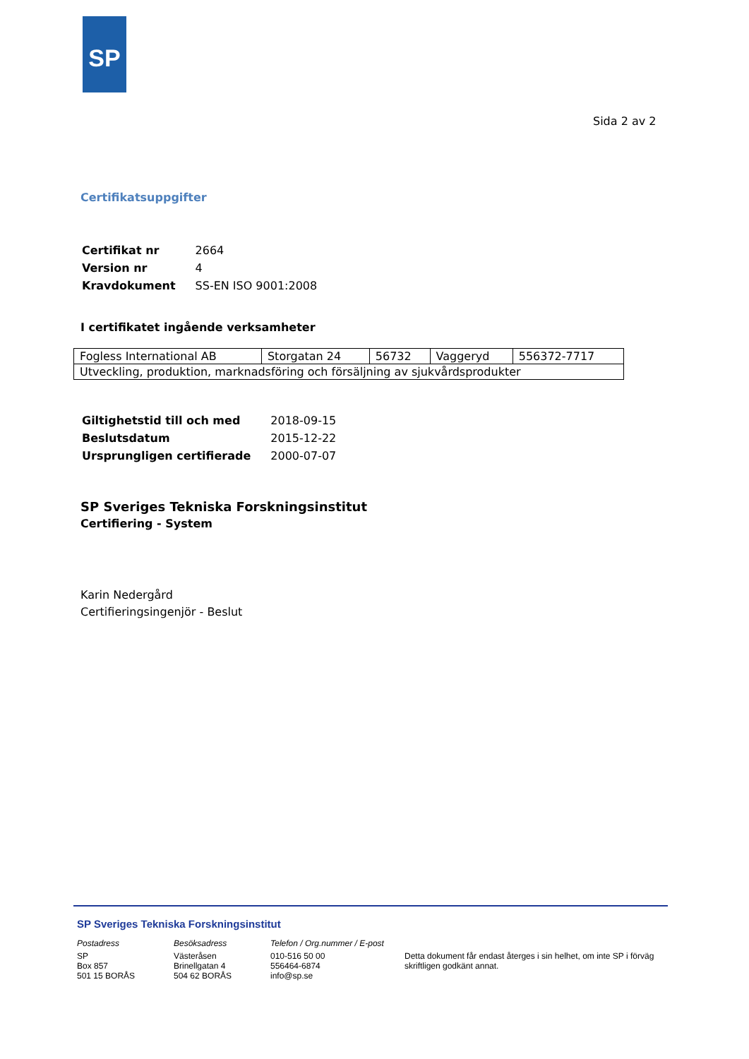SP
Sida 2 av 2
Certifikatsuppgifter
| Certifikat nr | 2664 |
| Version nr | 4 |
| Kravdokument | SS-EN ISO 9001:2008 |
I certifikatet ingående verksamheter
| Fogless International AB | Storgatan 24 | 56732 | Vaggeryd | 556372-7717 |
| Utveckling, produktion, marknadsföring och försäljning av sjukvårdsprodukter | | | | |
| Giltighetstid till och med | 2018-09-15 |
| Beslutsdatum | 2015-12-22 |
| Ursprungligen certifierade | 2000-07-07 |
SP Sveriges Tekniska Forskningsinstitut
Certifiering - System
Karin Nedergård
Certifieringsingenjör - Beslut
SP Sveriges Tekniska Forskningsinstitut
Postadress
SP
Box 857
501 15 BORÅS
Besöksadress
Västeråsen
Brinellgatan 4
504 62 BORÅS
Telefon / Org.nummer / E-post
010-516 50 00
556464-6874
info@sp.se
Detta dokument får endast återges i sin helhet, om inte SP i förväg skriftligen godkänt annat.